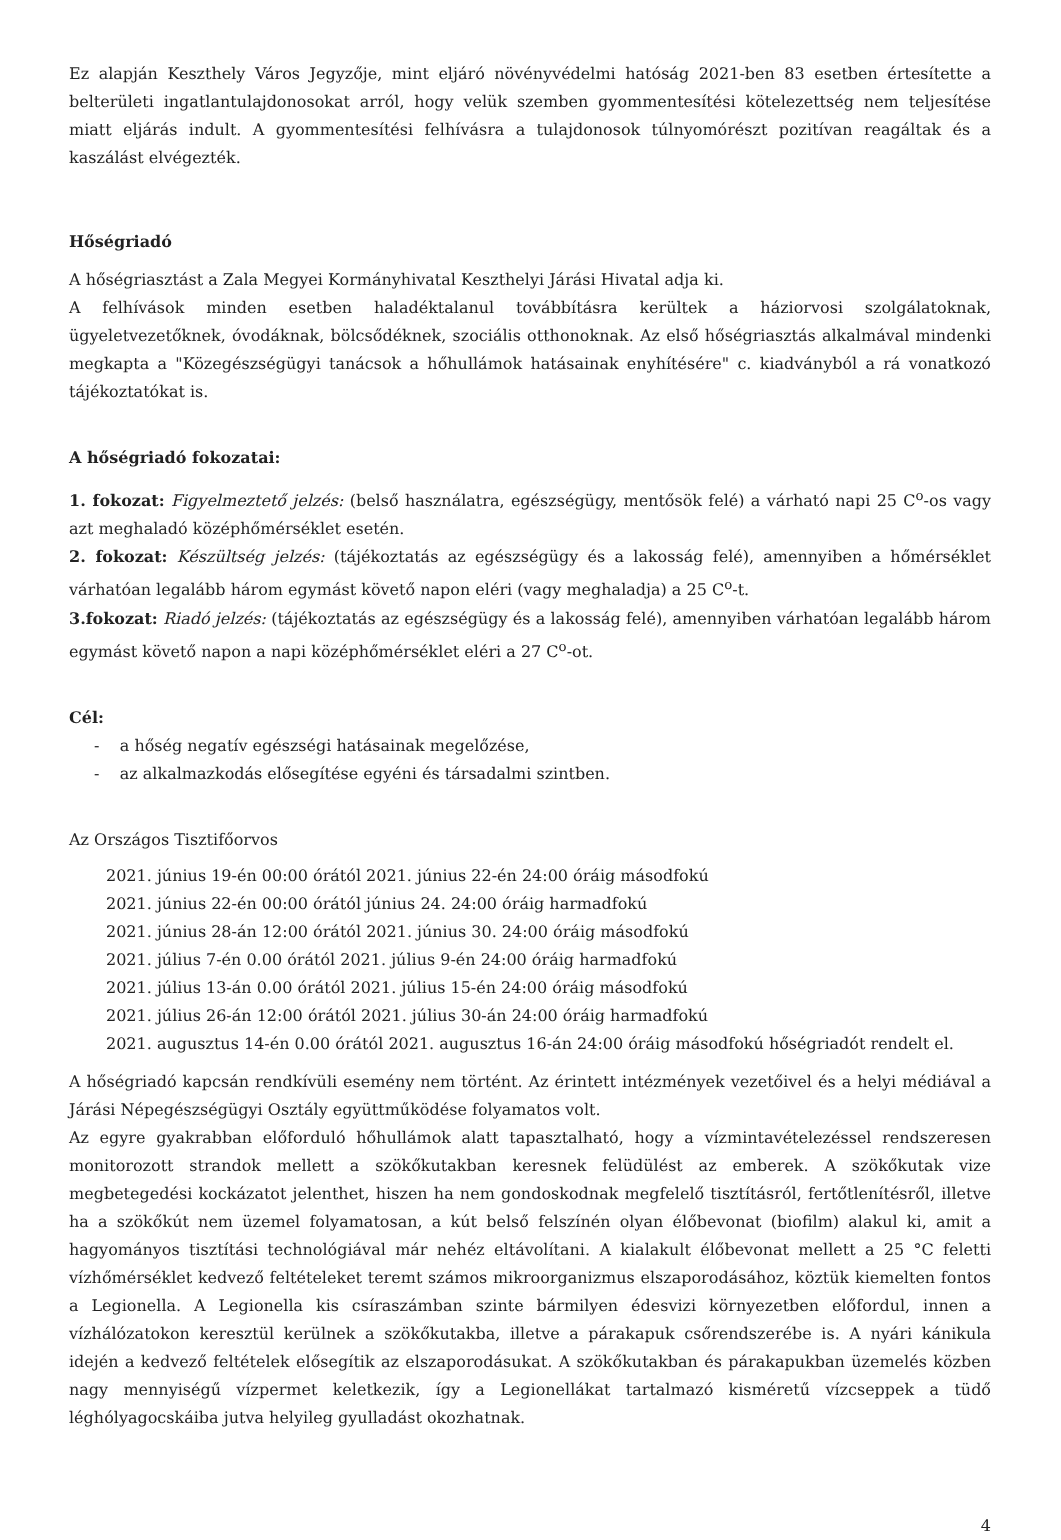Ez alapján Keszthely Város Jegyzője, mint eljáró növényvédelmi hatóság 2021-ben 83 esetben értesítette a belterületi ingatlantulajdonosokat arról, hogy velük szemben gyommentesítési kötelezettség nem teljesítése miatt eljárás indult. A gyommentesítési felhívásra a tulajdonosok túlnyomórészt pozitívan reagáltak és a kaszálást elvégezték.
Hőségriadó
A hőségriasztást a Zala Megyei Kormányhivatal Keszthelyi Járási Hivatal adja ki.
A felhívások minden esetben haladéktalanul továbbításra kerültek a háziorvosi szolgálatoknak, ügyeletvezetőknek, óvodáknak, bölcsődéknek, szociális otthonoknak. Az első hőségriasztás alkalmával mindenki megkapta a "Közegészségügyi tanácsok a hőhullámok hatásainak enyhítésére" c. kiadványból a rá vonatkozó tájékoztatókat is.
A hőségriadó fokozatai:
1. fokozat: Figyelmeztető jelzés: (belső használatra, egészségügy, mentősök felé) a várható napi 25 C<sup>o</sup>-os vagy azt meghaladó középhőmérséklet esetén.
2. fokozat: Készültség jelzés: (tájékoztatás az egészségügy és a lakosság felé), amennyiben a hőmérséklet várhatóan legalább három egymást követő napon eléri (vagy meghaladja) a 25 C<sup>o</sup>-t.
3.fokozat: Riadó jelzés: (tájékoztatás az egészségügy és a lakosság felé), amennyiben várhatóan legalább három egymást követő napon a napi középhőmérséklet eléri a 27 C<sup>o</sup>-ot.
Cél:
- a hőség negatív egészségi hatásainak megelőzése,
- az alkalmazkodás elősegítése egyéni és társadalmi szintben.
Az Országos Tisztifőorvos
2021. június 19-én 00:00 órától 2021. június 22-én 24:00 óráig másodfokú
2021. június 22-én 00:00 órától június 24. 24:00 óráig harmadfokú
2021. június 28-án 12:00 órától 2021. június 30. 24:00 óráig másodfokú
2021. július 7-én 0.00 órától 2021. július 9-én 24:00 óráig harmadfokú
2021. július 13-án 0.00 órától 2021. július 15-én 24:00 óráig másodfokú
2021. július 26-án 12:00 órától 2021. július 30-án 24:00 óráig harmadfokú
2021. augusztus 14-én 0.00 órától 2021. augusztus 16-án 24:00 óráig másodfokú hőségriadót rendelt el.
A hőségriadó kapcsán rendkívüli esemény nem történt. Az érintett intézmények vezetőivel és a helyi médiával a Járási Népegészségügyi Osztály együttműködése folyamatos volt.
Az egyre gyakrabban előforduló hőhullámok alatt tapasztalható, hogy a vízmintavételezéssel rendszeresen monitorozott strandok mellett a szökőkutakban keresnek felüdülést az emberek. A szökőkutak vize megbetegedési kockázatot jelenthet, hiszen ha nem gondoskodnak megfelelő tisztításról, fertőtlenítésről, illetve ha a szökőkút nem üzemel folyamatosan, a kút belső felszínén olyan élőbevonat (biofilm) alakul ki, amit a hagyományos tisztítási technológiával már nehéz eltávolítani. A kialakult élőbevonat mellett a 25 °C feletti vízhőmérséklet kedvező feltételeket teremt számos mikroorganizmus elszaporodásához, köztük kiemelten fontos a Legionella. A Legionella kis csíraszámban szinte bármilyen édesvizi környezetben előfordul, innen a vízhálózatokon keresztül kerülnek a szökőkutakba, illetve a párakapuk csőrendszerébe is. A nyári kánikula idején a kedvező feltételek elősegítik az elszaporodásukat. A szökőkutakban és párakapukban üzemelés közben nagy mennyiségű vízpermet keletkezik, így a Legionellákat tartalmazó kisméretű vízcseppek a tüdő léghólyagocskáiba jutva helyileg gyulladást okozhatnak.
4